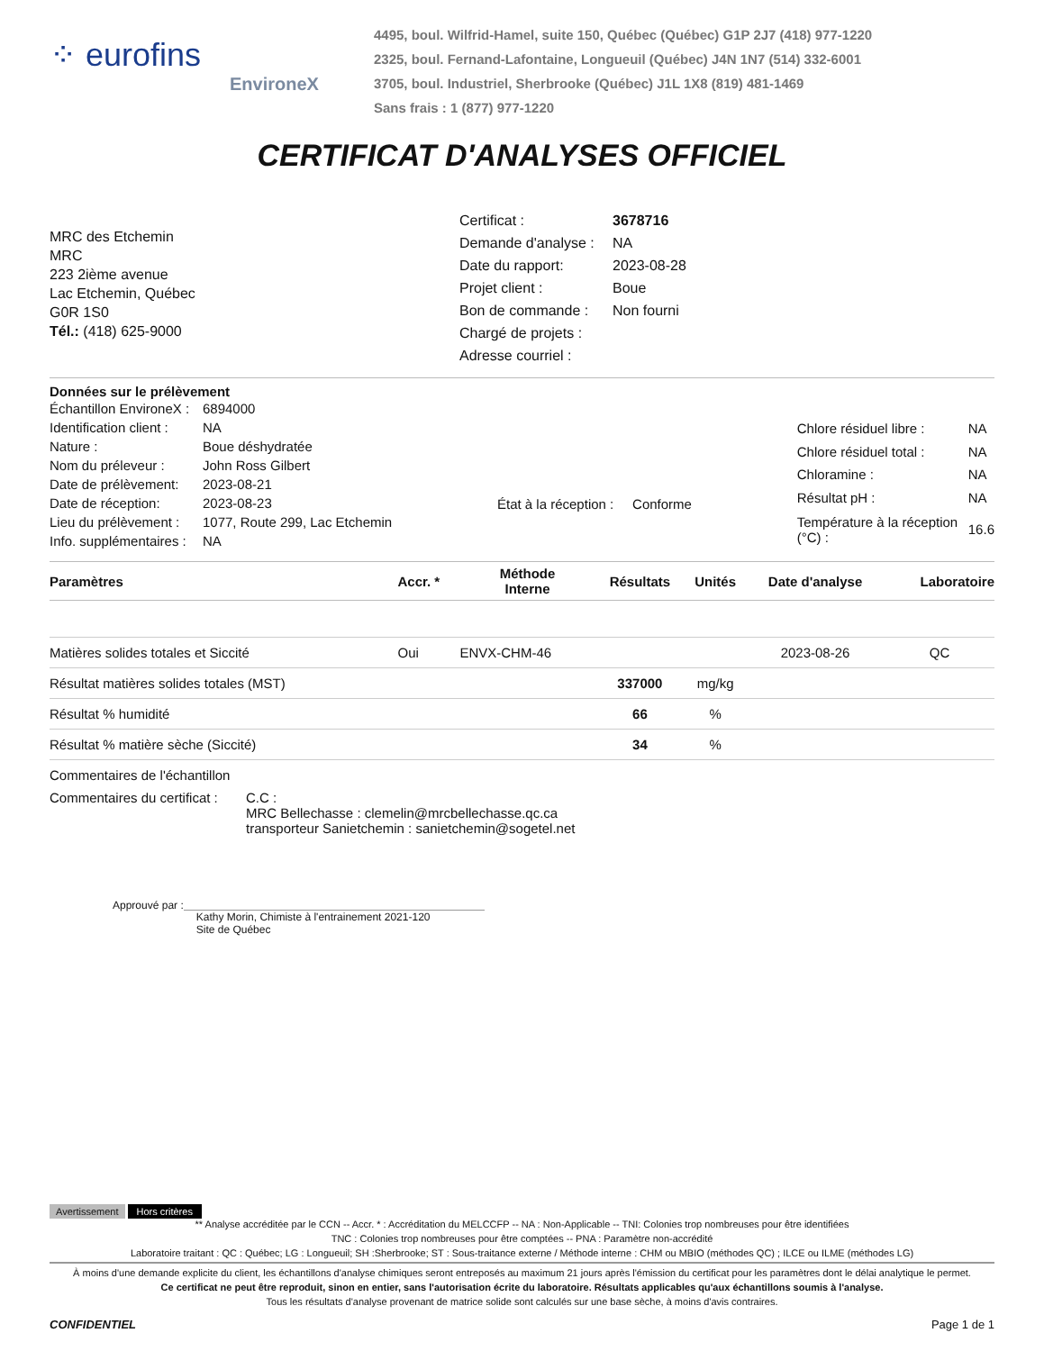⁘ eurofins
EnvironeX
4495, boul. Wilfrid-Hamel, suite 150, Québec (Québec) G1P 2J7 (418) 977-1220
2325, boul. Fernand-Lafontaine, Longueuil (Québec) J4N 1N7 (514) 332-6001
3705, boul. Industriel, Sherbrooke (Québec) J1L 1X8 (819) 481-1469
Sans frais : 1 (877) 977-1220
CERTIFICAT D'ANALYSES OFFICIEL
MRC des Etchemin
MRC
223 2ième avenue
Lac Etchemin, Québec
G0R 1S0
Tél.: (418) 625-9000
| Certificat : | 3678716 |
| Demande d'analyse : | NA |
| Date du rapport: | 2023-08-28 |
| Projet client : | Boue |
| Bon de commande : | Non fourni |
| Chargé de projets : | |
| Adresse courriel : | |
Données sur le prélèvement
| Échantillon EnvironeX : | 6894000 |
| Identification client : | NA |
| Nature : | Boue déshydratée |
| Nom du préleveur : | John Ross Gilbert |
| Date de prélèvement: | 2023-08-21 |
| Date de réception: | 2023-08-23 |
| Lieu du prélèvement : | 1077, Route 299, Lac Etchemin |
| Info. supplémentaires : | NA |
État à la réception : Conforme
| Chlore résiduel libre : | NA |
| Chlore résiduel total : | NA |
| Chloramine : | NA |
| Résultat pH : | NA |
| Température à la réception (°C) : | 16.6 |
| Paramètres | Accr. * | Méthode Interne | Résultats | Unités | Date d'analyse | Laboratoire |
| --- | --- | --- | --- | --- | --- | --- |
| Matières solides totales et Siccité | Oui | ENVX-CHM-46 | | | 2023-08-26 | QC |
| Résultat matières solides totales (MST) | | | 337000 | mg/kg | | |
| Résultat % humidité | | | 66 | % | | |
| Résultat % matière sèche (Siccité) | | | 34 | % | | |
Commentaires de l'échantillon
Commentaires du certificat :
C.C :
MRC Bellechasse : clemelin@mrcbellechasse.qc.ca
transporteur Sanietchemin : sanietchemin@sogetel.net
Approuvé par :
Kathy Morin, Chimiste à l'entrainement 2021-120
Site de Québec
Avertissement Hors critères
** Analyse accréditée par le CCN -- Accr. * : Accréditation du MELCCFP -- NA : Non-Applicable -- TNI: Colonies trop nombreuses pour être identifiées
TNC : Colonies trop nombreuses pour être comptées -- PNA : Paramètre non-accrédité
Laboratoire traitant : QC : Québec; LG : Longueuil; SH :Sherbrooke; ST : Sous-traitance externe / Méthode interne : CHM ou MBIO (méthodes QC) ; ILCE ou ILME (méthodes LG)
À moins d'une demande explicite du client, les échantillons d'analyse chimiques seront entreposés au maximum 21 jours après l'émission du certificat pour les paramètres dont le délai analytique le permet.
Ce certificat ne peut être reproduit, sinon en entier, sans l'autorisation écrite du laboratoire. Résultats applicables qu'aux échantillons soumis à l'analyse.
Tous les résultats d'analyse provenant de matrice solide sont calculés sur une base sèche, à moins d'avis contraires.
CONFIDENTIEL Page 1 de 1